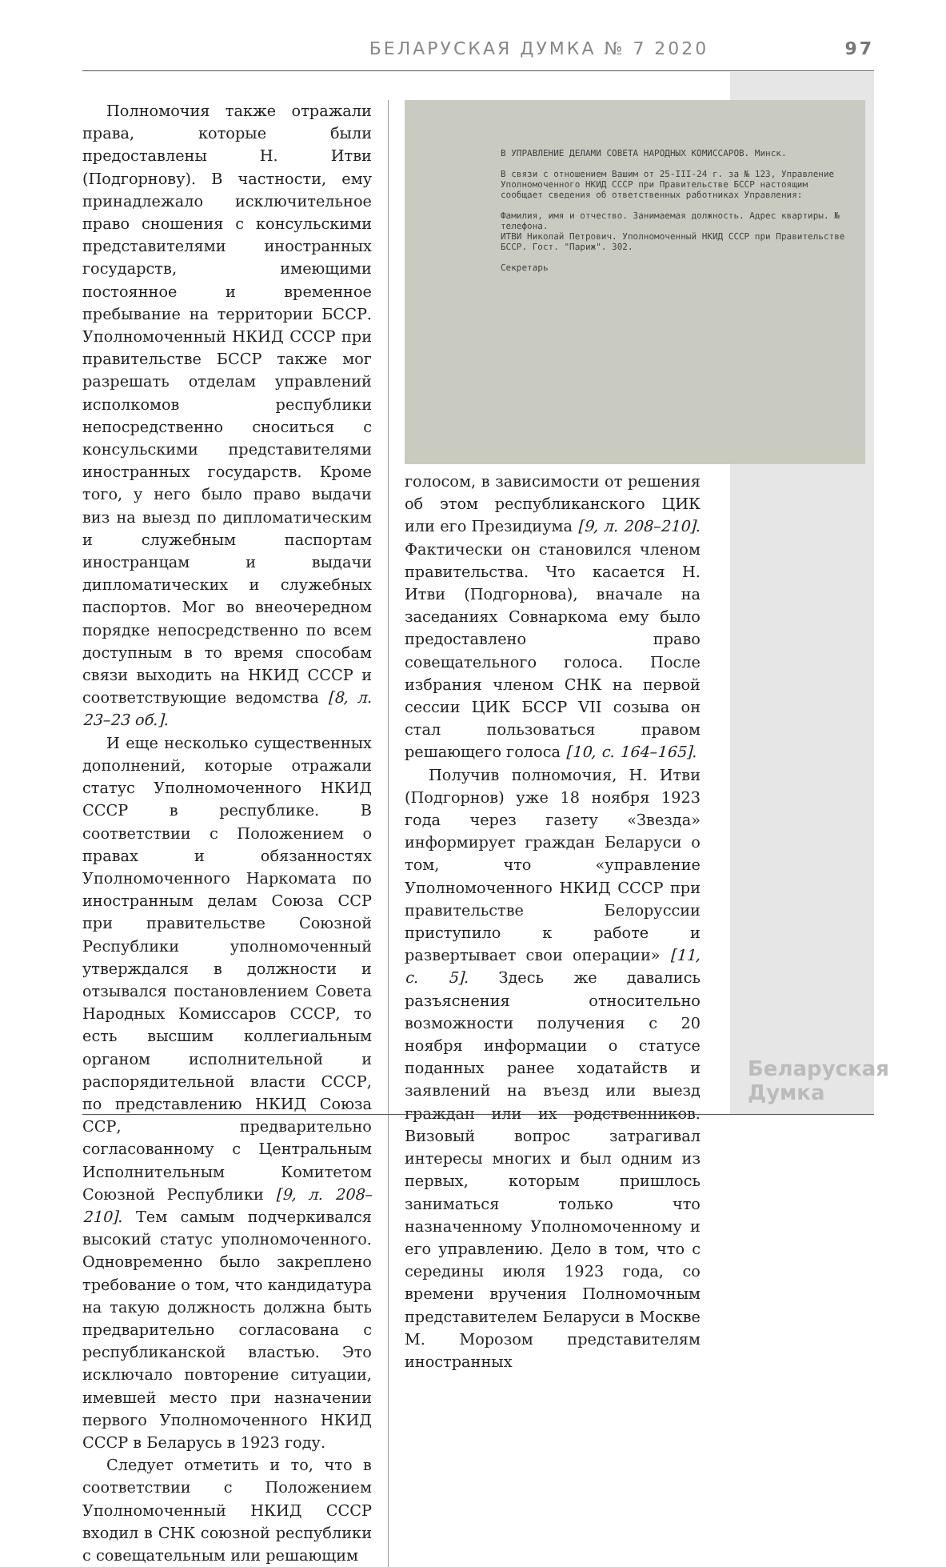БЕЛАРУСКАЯ ДУМКА № 7 2020 97
Полномочия также отражали права, которые были предоставлены Н. Итви (Подгорнову). В частности, ему принадлежало исключительное право сношения с консульскими представителями иностранных государств, имеющими постоянное и временное пребывание на территории БССР. Уполномоченный НКИД СССР при правительстве БССР также мог разрешать отделам управлений исполкомов республики непосредственно сноситься с консульскими представителями иностранных государств. Кроме того, у него было право выдачи виз на выезд по дипломатическим и служебным паспортам иностранцам и выдачи дипломатических и служебных паспортов. Мог во внеочередном порядке непосредственно по всем доступным в то время способам связи выходить на НКИД СССР и соответствующие ведомства [8, л. 23–23 об.].
И еще несколько существенных дополнений, которые отражали статус Уполномоченного НКИД СССР в республике. В соответствии с Положением о правах и обязанностях Уполномоченного Наркомата по иностранным делам Союза ССР при правительстве Союзной Республики уполномоченный утверждался в должности и отзывался постановлением Совета Народных Комиссаров СССР, то есть высшим коллегиальным органом исполнительной и распорядительной власти СССР, по представлению НКИД Союза ССР, предварительно согласованному с Центральным Исполнительным Комитетом Союзной Республики [9, л. 208–210]. Тем самым подчеркивался высокий статус уполномоченного. Одновременно было закреплено требование о том, что кандидатура на такую должность должна быть предварительно согласована с республиканской властью. Это исключало повторение ситуации, имевшей место при назначении первого Уполномоченного НКИД СССР в Беларусь в 1923 году.
Следует отметить и то, что в соответствии с Положением Уполномоченный НКИД СССР входил в СНК союзной республики с совещательным или решающим
В УПРАВЛЕНИЕ ДЕЛАМИ СОВЕТА НАРОДНЫХ КОМИССАРОВ. Минск.
В связи с отношением Вашим от 25-III-24 г. за № 123, Управление Уполномоченного НКИД СССР при Правительстве БССР настоящим сообщает сведения об ответственных работниках Управления:
Фамилия, имя и отчество. Занимаемая должность. Адрес квартиры. № телефона.
ИТВИ Николай Петрович. Уполномоченный НКИД СССР при Правительстве БССР. Гост. "Париж". 302.
Секретарь
голосом, в зависимости от решения об этом республиканского ЦИК или его Президиума [9, л. 208–210]. Фактически он становился членом правительства. Что касается Н. Итви (Подгорнова), вначале на заседаниях Совнаркома ему было предоставлено право совещательного голоса. После избрания членом СНК на первой сессии ЦИК БССР VII созыва он стал пользоваться правом решающего голоса [10, с. 164–165].
Получив полномочия, Н. Итви (Подгорнов) уже 18 ноября 1923 года через газету «Звезда» информирует граждан Беларуси о том, что «управление Уполномоченного НКИД СССР при правительстве Белоруссии приступило к работе и развертывает свои операции» [11, с. 5]. Здесь же давались разъяснения относительно возможности получения с 20 ноября информации о статусе поданных ранее ходатайств и заявлений на въезд или выезд граждан или их родственников. Визовый вопрос затрагивал интересы многих и был одним из первых, которым пришлось заниматься только что назначенному Уполномоченному и его управлению. Дело в том, что с середины июля 1923 года, со времени вручения Полномочным представителем Беларуси в Москве М. Морозом представителям иностранных
Беларуская
Думка